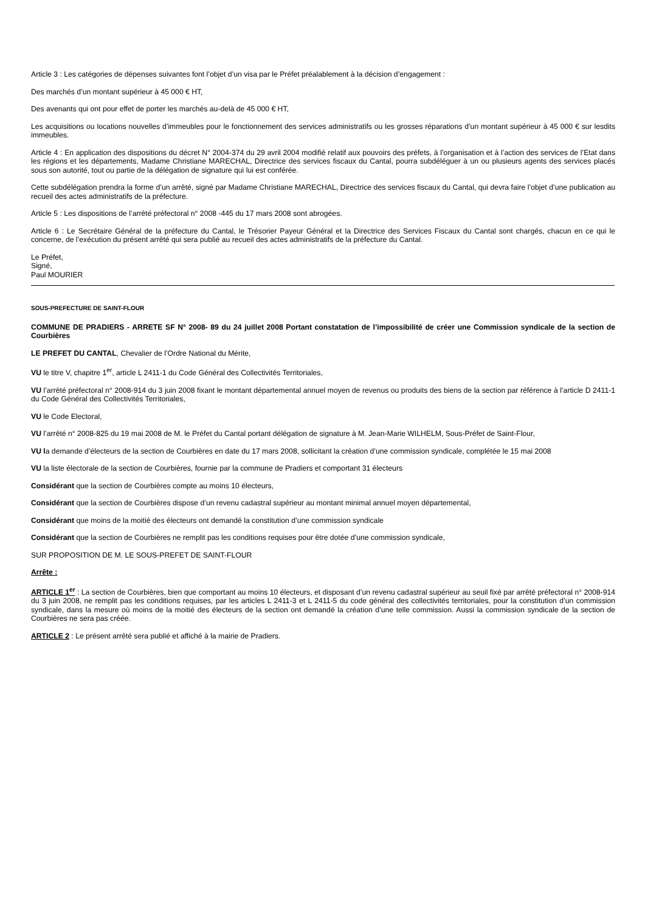Article 3 : Les catégories de dépenses suivantes font l’objet d’un visa par le Préfet préalablement à la décision d’engagement :
Des marchés d’un montant supérieur à 45 000 € HT,
Des avenants qui ont pour effet de porter les marchés au-delà de 45 000 € HT,
Les acquisitions ou locations nouvelles d’immeubles pour le fonctionnement des services administratifs ou les grosses réparations d’un montant supérieur à 45 000 € sur lesdits immeubles.
Article 4 : En application des dispositions du décret N° 2004-374 du 29 avril 2004 modifié relatif aux pouvoirs des préfets, à l’organisation et à l’action des services de l’Etat dans les régions et les départements, Madame Christiane MARECHAL, Directrice des services fiscaux du Cantal, pourra subdéléguer à un ou plusieurs agents des services placés sous son autorité, tout ou partie de la délégation de signature qui lui est conférée.
Cette subdélégation prendra la forme d’un arrêté, signé par Madame Christiane MARECHAL, Directrice des services fiscaux du Cantal, qui devra faire l’objet d’une publication au recueil des actes administratifs de la préfecture.
Article 5 : Les dispositions de l’arrêté préfectoral n° 2008 -445 du 17 mars 2008 sont abrogées.
Article 6 : Le Secrétaire Général de la préfecture du Cantal, le Trésorier Payeur Général et la Directrice des Services Fiscaux du Cantal sont chargés, chacun en ce qui le concerne, de l’exécution du présent arrêté qui sera publié au recueil des actes administratifs de la préfecture du Cantal.
Le Préfet,
Signé,
Paul MOURIER
SOUS-PREFECTURE DE SAINT-FLOUR
COMMUNE DE PRADIERS - ARRETE SF N° 2008- 89 du 24 juillet 2008 Portant constatation de l’impossibilité de créer une Commission syndicale de la section de Courbières
LE PREFET DU CANTAL, Chevalier de l’Ordre National du Mérite,
VU le titre V, chapitre 1<sup>er</sup>, article L 2411-1 du Code Général des Collectivités Territoriales,
VU l’arrêté préfectoral n° 2008-914 du 3 juin 2008 fixant le montant départemental annuel moyen de revenus ou produits des biens de la section par référence à l’article D 2411-1 du Code Général des Collectivités Territoriales,
VU le Code Electoral,
VU l’arrêté n° 2008-825 du 19 mai 2008 de M. le Préfet du Cantal portant délégation de signature à M. Jean-Marie WILHELM, Sous-Préfet de Saint-Flour,
VU la demande d’électeurs de la section de Courbières en date du 17 mars 2008, sollicitant la création d’une commission syndicale, complétée le 15 mai 2008
VU la liste électorale de la section de Courbières, fournie par la commune de Pradiers et comportant 31 électeurs
Considérant que la section de Courbières compte au moins 10 électeurs,
Considérant que la section de Courbières dispose d’un revenu cadastral supérieur au montant minimal annuel moyen départemental,
Considérant que moins de la moitié des électeurs ont demandé la constitution d’une commission syndicale
Considérant que la section de Courbières ne remplit pas les conditions requises pour être dotée d’une commission syndicale,
SUR PROPOSITION DE M. LE SOUS-PREFET DE SAINT-FLOUR
Arrête :
ARTICLE 1<sup>er</sup> : La section de Courbières, bien que comportant au moins 10 électeurs, et disposant d’un revenu cadastral supérieur au seuil fixé par arrêté préfectoral n° 2008-914 du 3 juin 2008, ne remplit pas les conditions requises, par les articles L 2411-3 et L 2411-5 du code général des collectivités territoriales, pour la constitution d’un commission syndicale, dans la mesure où moins de la moitié des électeurs de la section ont demandé la création d’une telle commission. Aussi la commission syndicale de la section de Courbières ne sera pas créée.
ARTICLE 2 : Le présent arrêté sera publié et affiché à la mairie de Pradiers.